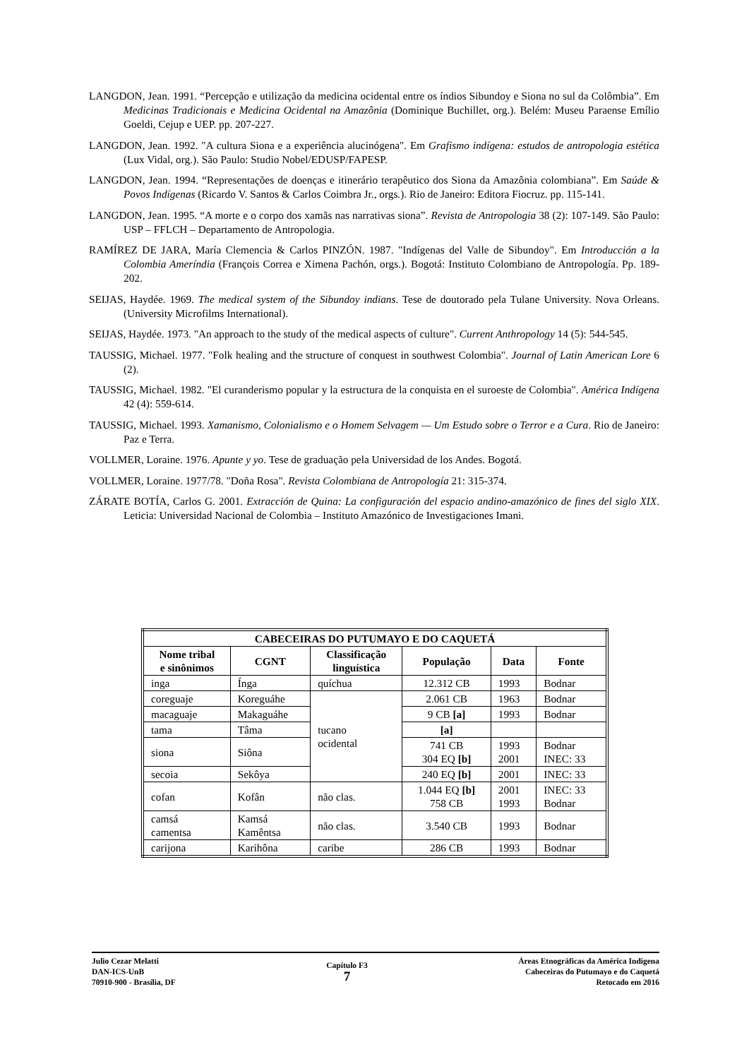LANGDON, Jean. 1991. “Percepção e utilização da medicina ocidental entre os índios Sibundoy e Siona no sul da Colômbia”. Em Medicinas Tradicionais e Medicina Ocidental na Amazônia (Dominique Buchillet, org.). Belém: Museu Paraense Emílio Goeldi, Cejup e UEP. pp. 207-227.
LANGDON, Jean. 1992. "A cultura Siona e a experiência alucinógena". Em Grafismo indígena: estudos de antropologia estética (Lux Vidal, org.). São Paulo: Studio Nobel/EDUSP/FAPESP.
LANGDON, Jean. 1994. “Representações de doenças e itinerário terapêutico dos Siona da Amazônia colombiana”. Em Saúde & Povos Indígenas (Ricardo V. Santos & Carlos Coimbra Jr., orgs.). Rio de Janeiro: Editora Fiocruz. pp. 115-141.
LANGDON, Jean. 1995. “A morte e o corpo dos xamãs nas narrativas siona”. Revista de Antropologia 38 (2): 107-149. São Paulo: USP – FFLCH – Departamento de Antropologia.
RAMÍREZ DE JARA, María Clemencia & Carlos PINZÓN. 1987. "Indígenas del Valle de Sibundoy". Em Introducción a la Colombia Ameríndia (François Correa e Ximena Pachón, orgs.). Bogotá: Instituto Colombiano de Antropología. Pp. 189-202.
SEIJAS, Haydée. 1969. The medical system of the Sibundoy indians. Tese de doutorado pela Tulane University. Nova Orleans.(University Microfilms International).
SEIJAS, Haydée. 1973. "An approach to the study of the medical aspects of culture". Current Anthropology 14 (5): 544-545.
TAUSSIG, Michael. 1977. "Folk healing and the structure of conquest in southwest Colombia". Journal of Latin American Lore 6 (2).
TAUSSIG, Michael. 1982. "El curanderismo popular y la estructura de la conquista en el suroeste de Colombia". América Indígena 42 (4): 559-614.
TAUSSIG, Michael. 1993. Xamanismo, Colonialismo e o Homem Selvagem — Um Estudo sobre o Terror e a Cura. Rio de Janeiro: Paz e Terra.
VOLLMER, Loraine. 1976. Apunte y yo. Tese de graduação pela Universidad de los Andes. Bogotá.
VOLLMER, Loraine. 1977/78. "Doña Rosa". Revista Colombiana de Antropología 21: 315-374.
ZÁRATE BOTÍA, Carlos G. 2001. Extracción de Quina: La configuración del espacio andino-amazónico de fines del siglo XIX. Leticia: Universidad Nacional de Colombia – Instituto Amazónico de Investigaciones Imani.
| CABECEIRAS DO PUTUMAYO E DO CAQUETÁ | | | | | |
| --- | --- | --- | --- | --- | --- |
| Nome tribal e sinônimos | CGNT | Classificação linguística | População | Data | Fonte |
| inga | Ínga | quíchua | 12.312 CB | 1993 | Bodnar |
| coreguaje | Koreguáhe | tucano ocidental | 2.061 CB | 1963 | Bodnar |
| macaguaje | Makaguáhe | | 9 CB [a] | 1993 | Bodnar |
| tama | Tâma | | [a] | | |
| siona | Siôna | | 741 CB 304 EQ [b] | 1993 2001 | Bodnar INEC: 33 |
| secoia | Sekôya | | 240 EQ [b] | 2001 | INEC: 33 |
| cofan | Kofân | não clas. | 1.044 EQ [b] 758 CB | 2001 1993 | INEC: 33 Bodnar |
| camsá camentsa | Kamsá Kamêntsa | não clas. | 3.540 CB | 1993 | Bodnar |
| carijona | Karihôna | caribe | 286 CB | 1993 | Bodnar |
Julio Cezar Melatti
DAN-ICS-UnB
70910-900 - Brasília, DF
Capítulo F3
7
Áreas Etnográficas da América Indígena
Cabeceiras do Putumayo e do Caquetá
Retocado em 2016